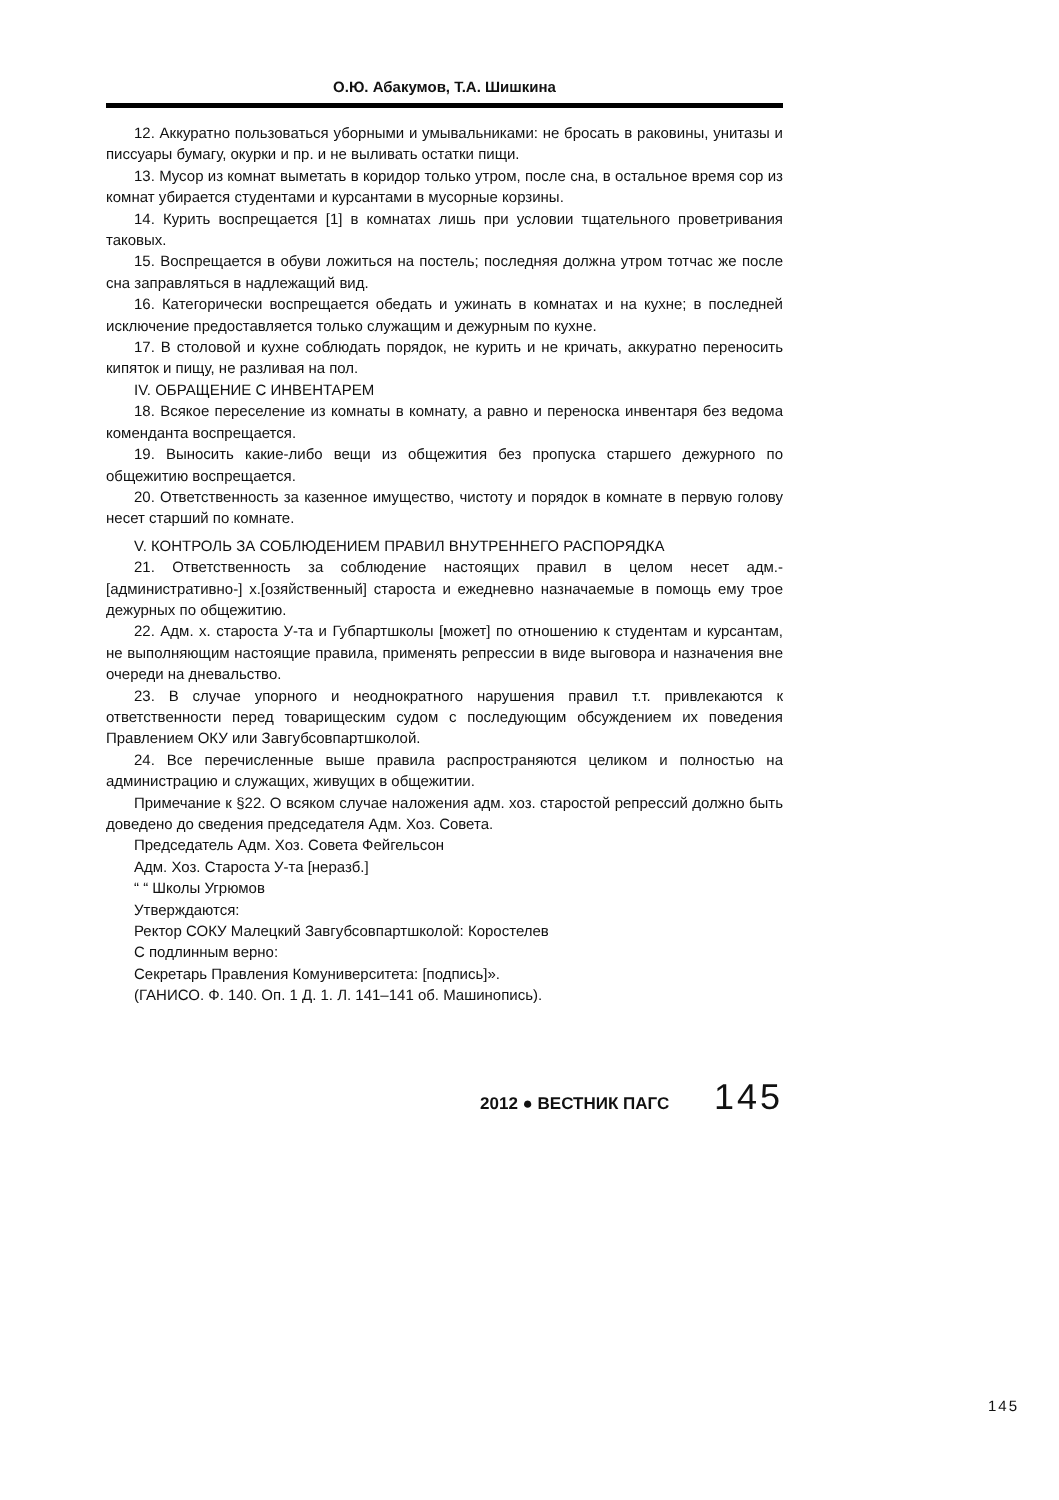О.Ю. Абакумов, Т.А. Шишкина
12. Аккуратно пользоваться уборными и умывальниками: не бросать в раковины, унитазы и писсуары бумагу, окурки и пр. и не выливать остатки пищи.
13. Мусор из комнат выметать в коридор только утром, после сна, в остальное время сор из комнат убирается студентами и курсантами в мусорные корзины.
14. Курить воспрещается [1] в комнатах лишь при условии тщательного проветривания таковых.
15. Воспрещается в обуви ложиться на постель; последняя должна утром тотчас же после сна заправляться в надлежащий вид.
16. Категорически воспрещается обедать и ужинать в комнатах и на кухне; в последней исключение предоставляется только служащим и дежурным по кухне.
17. В столовой и кухне соблюдать порядок, не курить и не кричать, аккуратно переносить кипяток и пищу, не разливая на пол.
IV. ОБРАЩЕНИЕ С ИНВЕНТАРЕМ
18. Всякое переселение из комнаты в комнату, а равно и переноска инвентаря без ведома коменданта воспрещается.
19. Выносить какие-либо вещи из общежития без пропуска старшего дежурного по общежитию воспрещается.
20. Ответственность за казенное имущество, чистоту и порядок в комнате в первую голову несет старший по комнате.
V. КОНТРОЛЬ ЗА СОБЛЮДЕНИЕМ ПРАВИЛ ВНУТРЕННЕГО РАСПОРЯДКА
21. Ответственность за соблюдение настоящих правил в целом несет адм.-[административно-] х.[озяйственный] староста и ежедневно назначаемые в помощь ему трое дежурных по общежитию.
22. Адм. х. староста У-та и Губпартшколы [может] по отношению к студентам и курсантам, не выполняющим настоящие правила, применять репрессии в виде выговора и назначения вне очереди на дневальство.
23. В случае упорного и неоднократного нарушения правил т.т. привлекаются к ответственности перед товарищеским судом с последующим обсуждением их поведения Правлением ОКУ или Завгубсовпартшколой.
24. Все перечисленные выше правила распространяются целиком и полностью на администрацию и служащих, живущих в общежитии.
Примечание к §22. О всяком случае наложения адм. хоз. старостой репрессий должно быть доведено до сведения председателя Адм. Хоз. Совета.
Председатель Адм. Хоз. Совета Фейгельсон
Адм. Хоз. Староста У-та [неразб.]
“ “ Школы Угрюмов
Утверждаются:
Ректор СОКУ Малецкий Завгубсовпартшколой: Коростелев
С подлинным верно:
Секретарь Правления Комуниверситета: [подпись]».
(ГАНИСО. Ф. 140. Оп. 1 Д. 1. Л. 141–141 об. Машинопись).
2012 ● ВЕСТНИК ПАГС 145
145